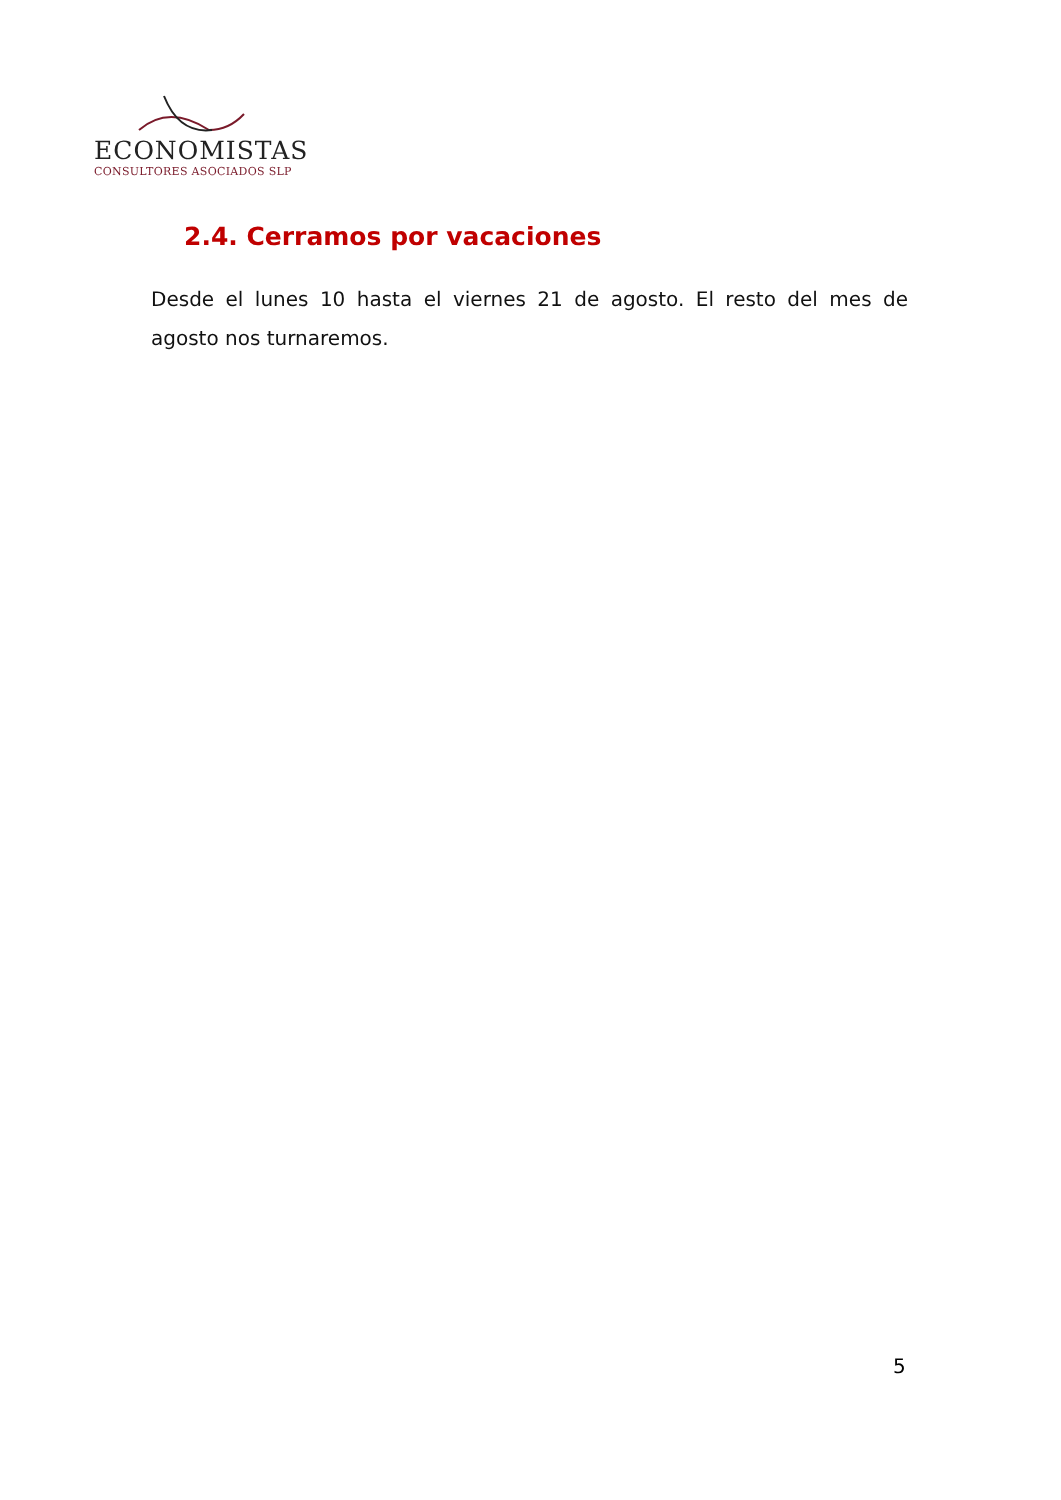ECONOMISTAS
CONSULTORES ASOCIADOS SLP
2.4. Cerramos por vacaciones
Desde el lunes 10 hasta el viernes 21 de agosto. El resto del mes de agosto nos turnaremos.
5